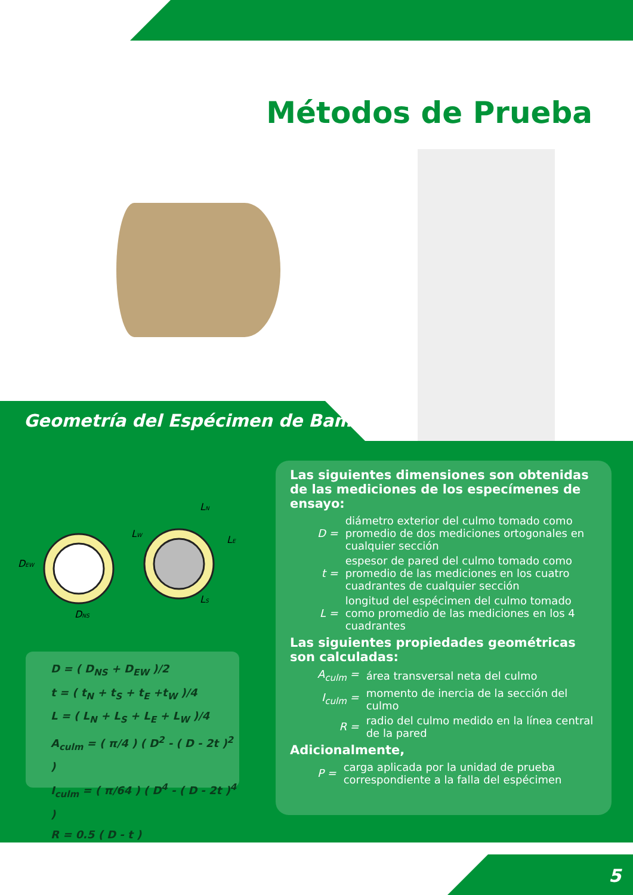Métodos de Prueba
Geometría del Espécimen de Bambú
DEW
DNS
LN
LW
LE
LS
D = ( D<sub>NS</sub> + D<sub>EW</sub> )/2
t = ( t<sub>N</sub> + t<sub>S</sub> + t<sub>E</sub> +t<sub>W</sub> )/4
L = ( L<sub>N</sub> + L<sub>S</sub> + L<sub>E</sub> + L<sub>W</sub> )/4
A<sub>culm</sub> = ( π/4 ) ( D<sup>2</sup> - ( D - 2t )<sup>2</sup> )
I<sub>culm</sub> = ( π/64 ) ( D<sup>4</sup> - ( D - 2t )<sup>4</sup> )
R = 0.5 ( D - t )
Las siguientes dimensiones son obtenidas de las mediciones de los especímenes de ensayo:
| D = | diámetro exterior del culmo tomado como promedio de dos mediciones ortogonales en cualquier sección |
| t = | espesor de pared del culmo tomado como promedio de las mediciones en los cuatro cuadrantes de cualquier sección |
| L = | longitud del espécimen del culmo tomado como promedio de las mediciones en los 4 cuadrantes |
Las siguientes propiedades geométricas son calculadas:
| A<sub>culm</sub> = | área transversal neta del culmo |
| I<sub>culm</sub> = | momento de inercia de la sección del culmo |
| R = | radio del culmo medido en la línea central de la pared |
Adicionalmente,
| P = | carga aplicada por la unidad de prueba correspondiente a la falla del espécimen |
5